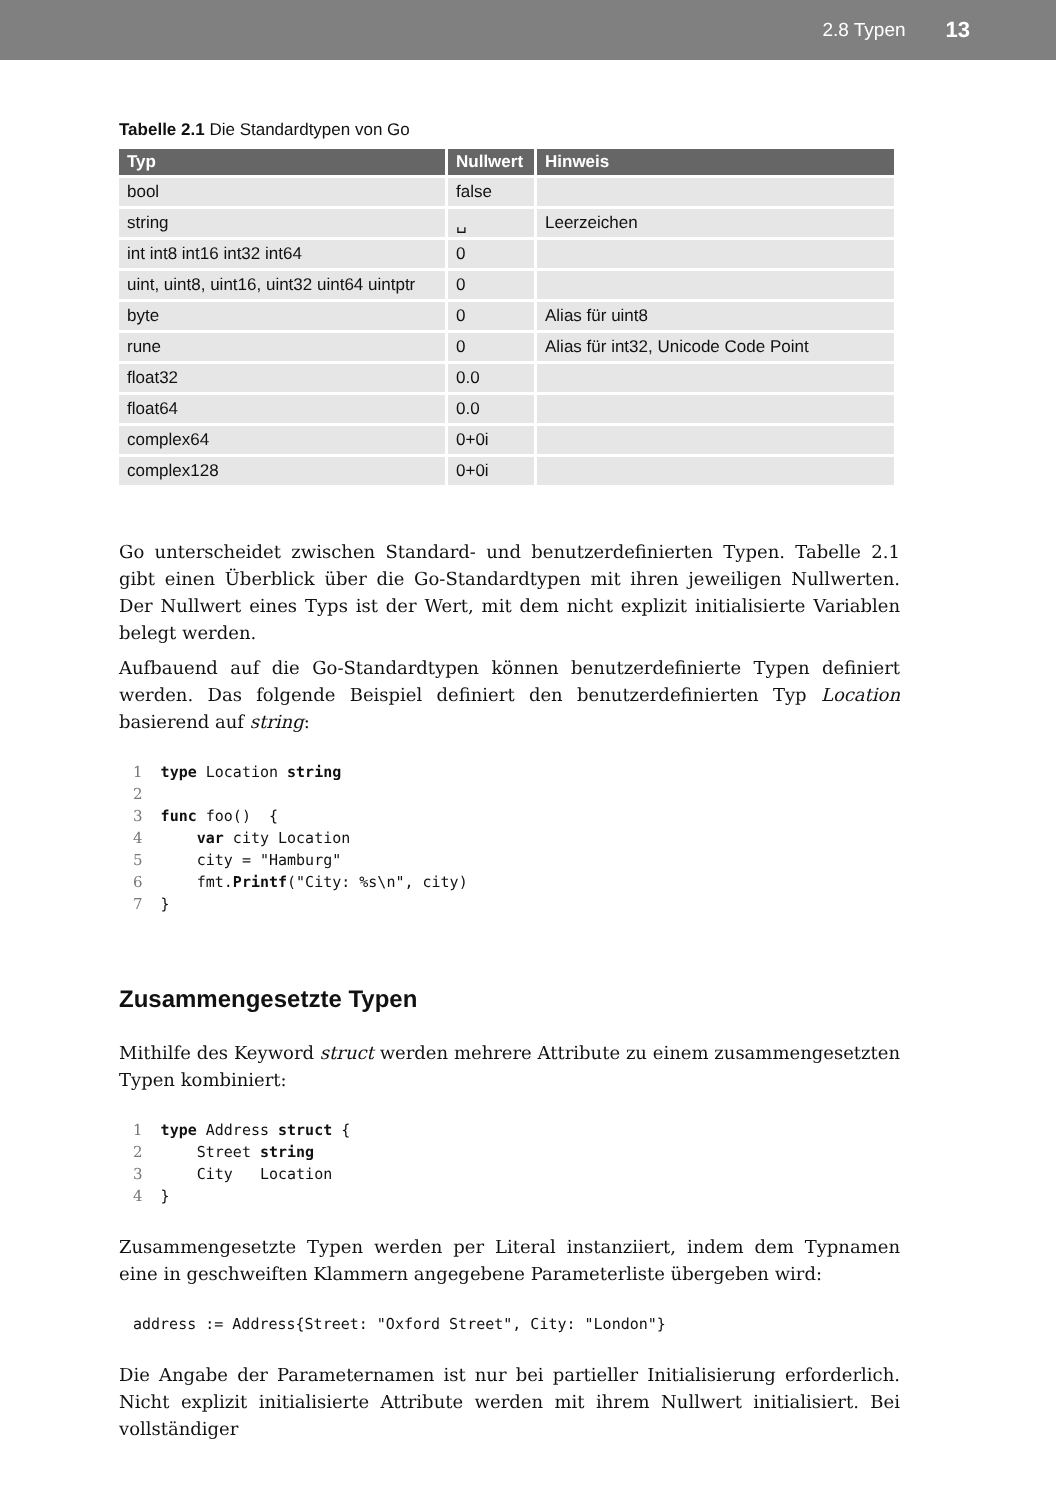2.8 Typen 13
Tabelle 2.1 Die Standardtypen von Go
| Typ | Nullwert | Hinweis |
| --- | --- | --- |
| bool | false | |
| string | ␣ | Leerzeichen |
| int int8 int16 int32 int64 | 0 | |
| uint, uint8, uint16, uint32 uint64 uintptr | 0 | |
| byte | 0 | Alias für uint8 |
| rune | 0 | Alias für int32, Unicode Code Point |
| float32 | 0.0 | |
| float64 | 0.0 | |
| complex64 | 0+0i | |
| complex128 | 0+0i | |
Go unterscheidet zwischen Standard- und benutzerdefinierten Typen. Tabelle 2.1 gibt einen Überblick über die Go-Standardtypen mit ihren jeweiligen Nullwerten. Der Nullwert eines Typs ist der Wert, mit dem nicht explizit initialisierte Variablen belegt werden.
Aufbauend auf die Go-Standardtypen können benutzerdefinierte Typen definiert werden. Das folgende Beispiel definiert den benutzerdefinierten Typ Location basierend auf string:
1  type Location string
2
3  func foo()  {
4      var city Location
5      city = "Hamburg"
6      fmt.Printf("City: %s\n", city)
7  }
Zusammengesetzte Typen
Mithilfe des Keyword struct werden mehrere Attribute zu einem zusammengesetzten Typen kombiniert:
1  type Address struct {
2      Street string
3      City   Location
4  }
Zusammengesetzte Typen werden per Literal instanziiert, indem dem Typnamen eine in geschweiften Klammern angegebene Parameterliste übergeben wird:
address := Address{Street: "Oxford Street", City: "London"}
Die Angabe der Parameternamen ist nur bei partieller Initialisierung erforderlich. Nicht explizit initialisierte Attribute werden mit ihrem Nullwert initialisiert. Bei vollständiger